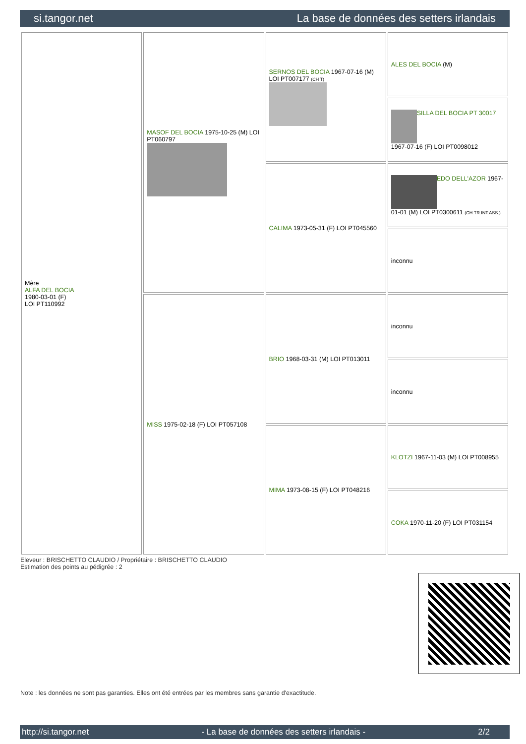si.tangor.net La base de données des setters irlandais
| Mère ALFA DEL BOCIA 1980-03-01 (F) LOI PT110992 | MASOF DEL BOCIA 1975-10-25 (M) LOI PT060797 | SERNOS DEL BOCIA 1967-07-16 (M) LOI PT007177 (CH T) | ALES DEL BOCIA (M) |
| | | | SILLA DEL BOCIA PT 30017 1967-07-16 (F) LOI PT0098012 |
| | | CALIMA 1973-05-31 (F) LOI PT045560 | EDO DELL'AZOR 1967-01-01 (M) LOI PT0300611 (CH.TR.INT.ASS.) |
| | | | inconnu |
| | MISS 1975-02-18 (F) LOI PT057108 | BRIO 1968-03-31 (M) LOI PT013011 | inconnu |
| | | | inconnu |
| | | MIMA 1973-08-15 (F) LOI PT048216 | KLOTZI 1967-11-03 (M) LOI PT008955 |
| | | | COKA 1970-11-20 (F) LOI PT031154 |
Eleveur : BRISCHETTO CLAUDIO / Propriétaire : BRISCHETTO CLAUDIO
Estimation des points au pédigrée : 2
Note : les données ne sont pas garanties. Elles ont été entrées par les membres sans garantie d'exactitude.
http://si.tangor.net - La base de données des setters irlandais - 2/2